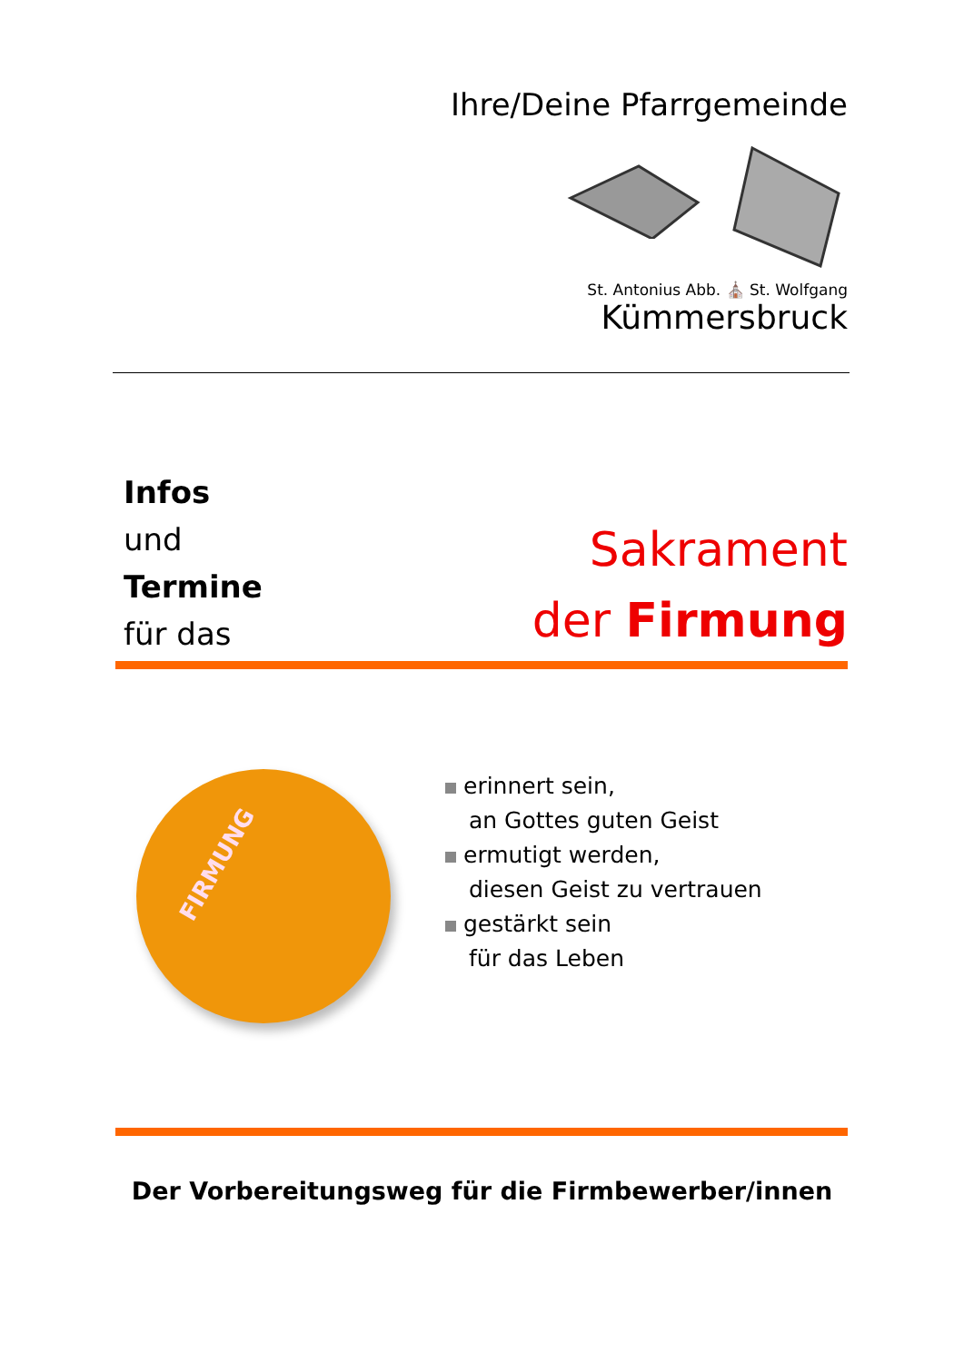Ihre/Deine Pfarrgemeinde
St. Antonius Abb. ⛪ St. Wolfgang
Kümmersbruck
Infos
und
Termine
für das
Sakrament
der Firmung
FIRMUNG
erinnert sein,
an Gottes guten Geist
ermutigt werden,
diesen Geist zu vertrauen
gestärkt sein
für das Leben
Der Vorbereitungsweg für die Firmbewerber/innen